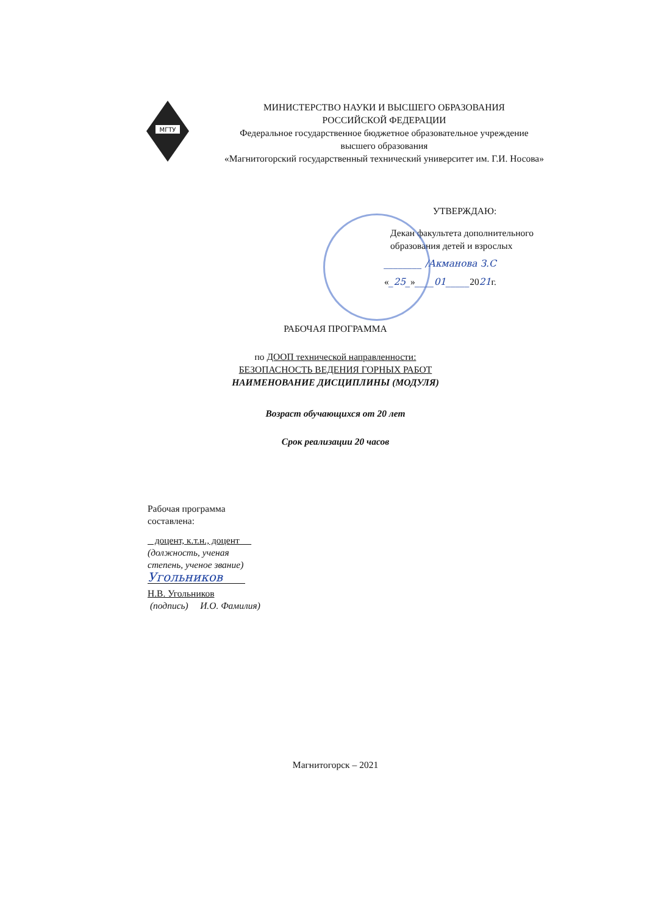МГТУ
МИНИСТЕРСТВО НАУКИ И ВЫСШЕГО ОБРАЗОВАНИЯ
РОССИЙСКОЙ ФЕДЕРАЦИИ
Федеральное государственное бюджетное образовательное учреждение
высшего образования
«Магнитогорский государственный технический университет им. Г.И. Носова»
УТВЕРЖДАЮ:
Декан факультета дополнительного
образования детей и взрослых
________ /Акманова З.С
«_25_»____01_____2021г.
РАБОЧАЯ ПРОГРАММА
по ДООП технической направленности:
БЕЗОПАСНОСТЬ ВЕДЕНИЯ ГОРНЫХ РАБОТ
НАИМЕНОВАНИЕ ДИСЦИПЛИНЫ (МОДУЛЯ)
Возраст обучающихся от 20 лет
Срок реализации 20 часов
Рабочая программа
составлена:
доцент, к.т.н., доцент
(должность, ученая
степень, ученое звание)
Угольников
Н.В. Угольников
(подпись) И.О. Фамилия)
Магнитогорск – 2021